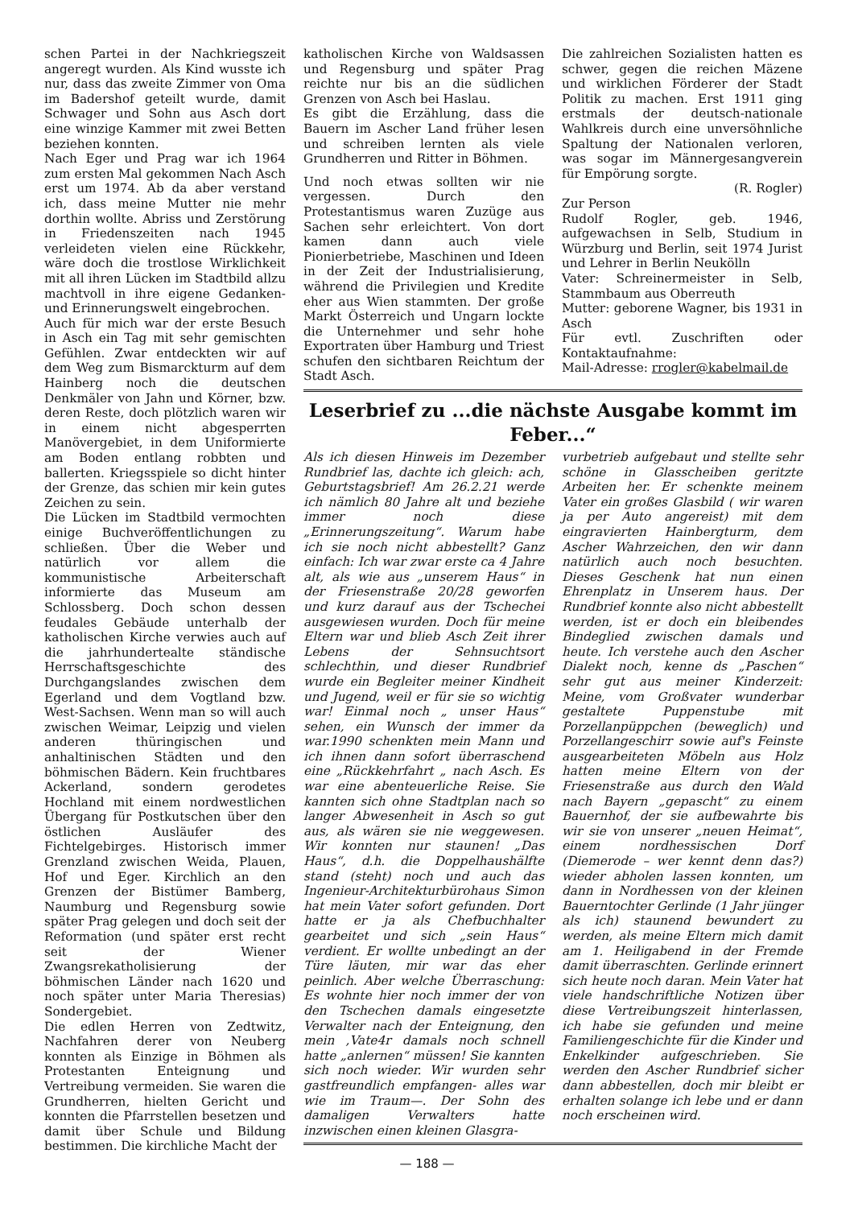schen Partei in der Nachkriegszeit angeregt wurden. Als Kind wusste ich nur, dass das zweite Zimmer von Oma im Badershof geteilt wurde, damit Schwager und Sohn aus Asch dort eine winzige Kammer mit zwei Betten beziehen konnten.
Nach Eger und Prag war ich 1964 zum ersten Mal gekommen Nach Asch erst um 1974. Ab da aber verstand ich, dass meine Mutter nie mehr dorthin wollte. Abriss und Zerstörung in Friedenszeiten nach 1945 verleideten vielen eine Rückkehr, wäre doch die trostlose Wirklichkeit mit all ihren Lücken im Stadtbild allzu machtvoll in ihre eigene Gedanken- und Erinnerungswelt eingebrochen.
Auch für mich war der erste Besuch in Asch ein Tag mit sehr gemischten Gefühlen. Zwar entdeckten wir auf dem Weg zum Bismarckturm auf dem Hainberg noch die deutschen Denkmäler von Jahn und Körner, bzw. deren Reste, doch plötzlich waren wir in einem nicht abgesperrten Manövergebiet, in dem Uniformierte am Boden entlang robbten und ballerten. Kriegsspiele so dicht hinter der Grenze, das schien mir kein gutes Zeichen zu sein.
Die Lücken im Stadtbild vermochten einige Buchveröffentlichungen zu schließen. Über die Weber und natürlich vor allem die kommunistische Arbeiterschaft informierte das Museum am Schlossberg. Doch schon dessen feudales Gebäude unterhalb der katholischen Kirche verwies auch auf die jahrhundertealte ständische Herrschaftsgeschichte des Durchgangslandes zwischen dem Egerland und dem Vogtland bzw. West-Sachsen. Wenn man so will auch zwischen Weimar, Leipzig und vielen anderen thüringischen und anhaltinischen Städten und den böhmischen Bädern. Kein fruchtbares Ackerland, sondern gerodetes Hochland mit einem nordwestlichen Übergang für Postkutschen über den östlichen Ausläufer des Fichtelgebirges. Historisch immer Grenzland zwischen Weida, Plauen, Hof und Eger. Kirchlich an den Grenzen der Bistümer Bamberg, Naumburg und Regensburg sowie später Prag gelegen und doch seit der Reformation (und später erst recht seit der Wiener Zwangsrekatholisierung der böhmischen Länder nach 1620 und noch später unter Maria Theresias) Sondergebiet.
Die edlen Herren von Zedtwitz, Nachfahren derer von Neuberg konnten als Einzige in Böhmen als Protestanten Enteignung und Vertreibung vermeiden. Sie waren die Grundherren, hielten Gericht und konnten die Pfarrstellen besetzen und damit über Schule und Bildung bestimmen. Die kirchliche Macht der
katholischen Kirche von Waldsassen und Regensburg und später Prag reichte nur bis an die südlichen Grenzen von Asch bei Haslau.
Es gibt die Erzählung, dass die Bauern im Ascher Land früher lesen und schreiben lernten als viele Grundherren und Ritter in Böhmen.
Und noch etwas sollten wir nie vergessen. Durch den Protestantismus waren Zuzüge aus Sachen sehr erleichtert. Von dort kamen dann auch viele Pionierbetriebe, Maschinen und Ideen in der Zeit der Industrialisierung, während die Privilegien und Kredite eher aus Wien stammten. Der große Markt Österreich und Ungarn lockte die Unternehmer und sehr hohe Exportraten über Hamburg und Triest schufen den sichtbaren Reichtum der Stadt Asch.
Die zahlreichen Sozialisten hatten es schwer, gegen die reichen Mäzene und wirklichen Förderer der Stadt Politik zu machen. Erst 1911 ging erstmals der deutsch-nationale Wahlkreis durch eine unversöhnliche Spaltung der Nationalen verloren, was sogar im Männergesangverein für Empörung sorgte.
(R. Rogler)
Zur Person
Rudolf Rogler, geb. 1946, aufgewachsen in Selb, Studium in Würzburg und Berlin, seit 1974 Jurist und Lehrer in Berlin Neukölln
Vater: Schreinermeister in Selb, Stammbaum aus Oberreuth
Mutter: geborene Wagner, bis 1931 in Asch
Für evtl. Zuschriften oder Kontaktaufnahme:
Mail-Adresse: rrogler@kabelmail.de
Leserbrief zu ...die nächste Ausgabe kommt im Feber...“
Als ich diesen Hinweis im Dezember Rundbrief las, dachte ich gleich: ach, Geburtstagsbrief! Am 26.2.21 werde ich nämlich 80 Jahre alt und beziehe immer noch diese „Erinnerungszeitung“. Warum habe ich sie noch nicht abbestellt? Ganz einfach: Ich war zwar erste ca 4 Jahre alt, als wie aus „unserem Haus“ in der Friesenstraße 20/28 geworfen und kurz darauf aus der Tschechei ausgewiesen wurden. Doch für meine Eltern war und blieb Asch Zeit ihrer Lebens der Sehnsuchtsort schlechthin, und dieser Rundbrief wurde ein Begleiter meiner Kindheit und Jugend, weil er für sie so wichtig war! Einmal noch „ unser Haus“ sehen, ein Wunsch der immer da war.1990 schenkten mein Mann und ich ihnen dann sofort überraschend eine „Rückkehrfahrt „ nach Asch. Es war eine abenteuerliche Reise. Sie kannten sich ohne Stadtplan nach so langer Abwesenheit in Asch so gut aus, als wären sie nie weggewesen. Wir konnten nur staunen! „Das Haus“, d.h. die Doppelhaushälfte stand (steht) noch und auch das Ingenieur-Architekturbürohaus Simon hat mein Vater sofort gefunden. Dort hatte er ja als Chefbuchhalter gearbeitet und sich „sein Haus“ verdient. Er wollte unbedingt an der Türe läuten, mir war das eher peinlich. Aber welche Überraschung: Es wohnte hier noch immer der von den Tschechen damals eingesetzte Verwalter nach der Enteignung, den mein ,Vate4r damals noch schnell hatte „anlernen“ müssen! Sie kannten sich noch wieder. Wir wurden sehr gastfreundlich empfangen- alles war wie im Traum—. Der Sohn des damaligen Verwalters hatte inzwischen einen kleinen Glasgra-
vurbetrieb aufgebaut und stellte sehr schöne in Glasscheiben geritzte Arbeiten her. Er schenkte meinem Vater ein großes Glasbild ( wir waren ja per Auto angereist) mit dem eingravierten Hainbergturm, dem Ascher Wahrzeichen, den wir dann natürlich auch noch besuchten. Dieses Geschenk hat nun einen Ehrenplatz in Unserem haus. Der Rundbrief konnte also nicht abbestellt werden, ist er doch ein bleibendes Bindeglied zwischen damals und heute. Ich verstehe auch den Ascher Dialekt noch, kenne ds „Paschen“ sehr gut aus meiner Kinderzeit: Meine, vom Großvater wunderbar gestaltete Puppenstube mit Porzellanpüppchen (beweglich) und Porzellangeschirr sowie auf's Feinste ausgearbeiteten Möbeln aus Holz hatten meine Eltern von der Friesenstraße aus durch den Wald nach Bayern „gepascht“ zu einem Bauernhof, der sie aufbewahrte bis wir sie von unserer „neuen Heimat“, einem nordhessischen Dorf (Diemerode – wer kennt denn das?) wieder abholen lassen konnten, um dann in Nordhessen von der kleinen Bauerntochter Gerlinde (1 Jahr jünger als ich) staunend bewundert zu werden, als meine Eltern mich damit am 1. Heiligabend in der Fremde damit überraschten. Gerlinde erinnert sich heute noch daran. Mein Vater hat viele handschriftliche Notizen über diese Vertreibungszeit hinterlassen, ich habe sie gefunden und meine Familiengeschichte für die Kinder und Enkelkinder aufgeschrieben. Sie werden den Ascher Rundbrief sicher dann abbestellen, doch mir bleibt er erhalten solange ich lebe und er dann noch erscheinen wird.
— 188 —